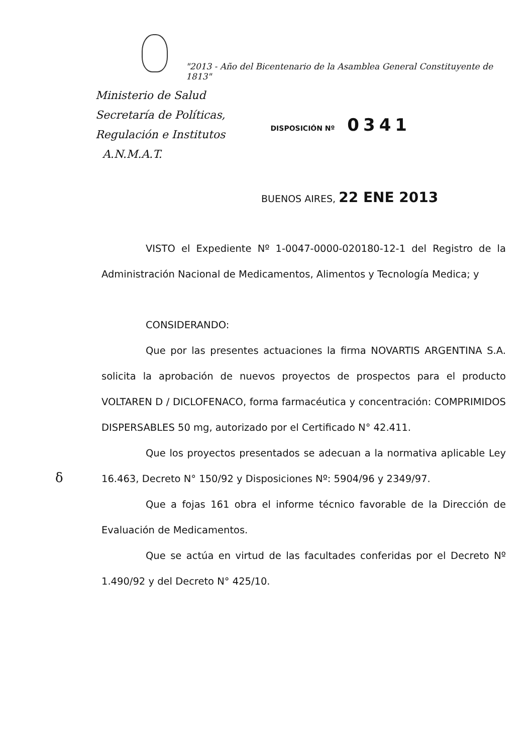"2013 - Año del Bicentenario de la Asamblea General Constituyente de 1813"
Ministerio de Salud
Secretaría de Políticas,
Regulación e Institutos
A.N.M.A.T.
DISPOSICIÓN Nº 0341
BUENOS AIRES, 22 ENE 2013
VISTO el Expediente Nº 1-0047-0000-020180-12-1 del Registro de la Administración Nacional de Medicamentos, Alimentos y Tecnología Medica; y
CONSIDERANDO:
Que por las presentes actuaciones la firma NOVARTIS ARGENTINA S.A. solicita la aprobación de nuevos proyectos de prospectos para el producto VOLTAREN D / DICLOFENACO, forma farmacéutica y concentración: COMPRIMIDOS DISPERSABLES 50 mg, autorizado por el Certificado N° 42.411.
Que los proyectos presentados se adecuan a la normativa aplicable Ley 16.463, Decreto N° 150/92 y Disposiciones Nº: 5904/96 y 2349/97.
Que a fojas 161 obra el informe técnico favorable de la Dirección de Evaluación de Medicamentos.
Que se actúa en virtud de las facultades conferidas por el Decreto Nº 1.490/92 y del Decreto N° 425/10.
δ